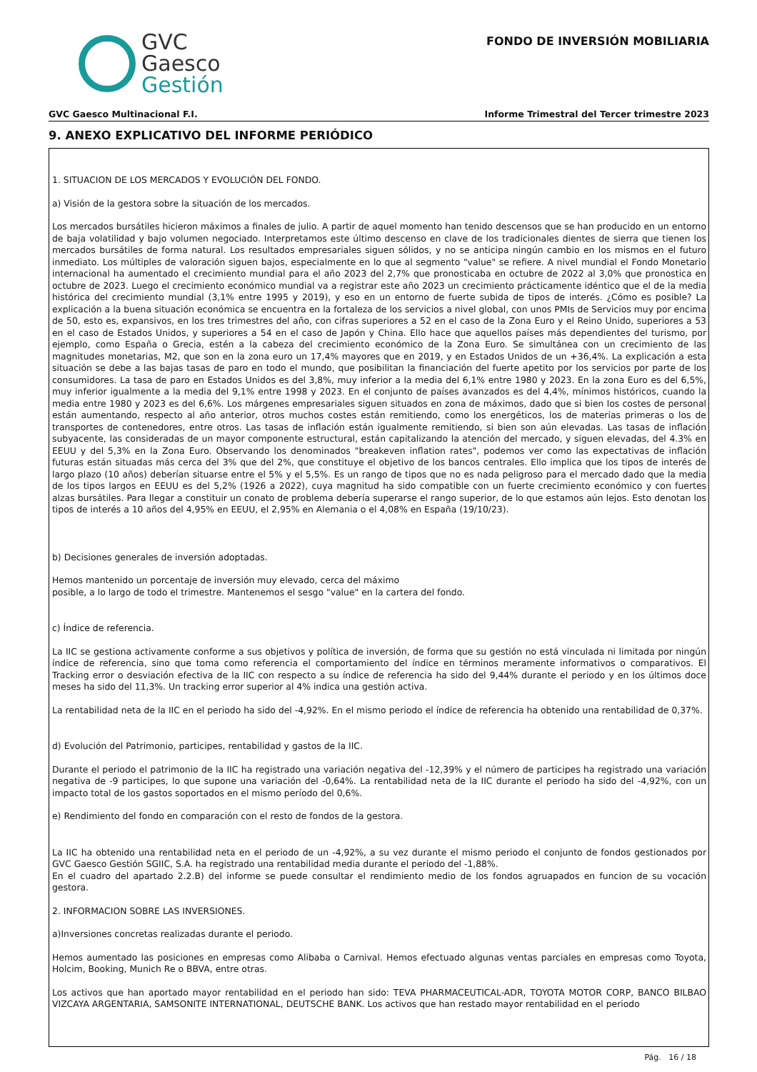GVC
Gaesco
Gestión
FONDO DE INVERSIÓN MOBILIARIA
GVC Gaesco Multinacional F.I. Informe Trimestral del Tercer trimestre 2023
9. ANEXO EXPLICATIVO DEL INFORME PERIÓDICO
1. SITUACION DE LOS MERCADOS Y EVOLUCIÓN DEL FONDO.
a) Visión de la gestora sobre la situación de los mercados.
Los mercados bursátiles hicieron máximos a finales de julio. A partir de aquel momento han tenido descensos que se han producido en un entorno de baja volatilidad y bajo volumen negociado. Interpretamos este último descenso en clave de los tradicionales dientes de sierra que tienen los mercados bursátiles de forma natural. Los resultados empresariales siguen sólidos, y no se anticipa ningún cambio en los mismos en el futuro inmediato. Los múltiples de valoración siguen bajos, especialmente en lo que al segmento "value" se refiere. A nivel mundial el Fondo Monetario internacional ha aumentado el crecimiento mundial para el año 2023 del 2,7% que pronosticaba en octubre de 2022 al 3,0% que pronostica en octubre de 2023. Luego el crecimiento económico mundial va a registrar este año 2023 un crecimiento prácticamente idéntico que el de la media histórica del crecimiento mundial (3,1% entre 1995 y 2019), y eso en un entorno de fuerte subida de tipos de interés. ¿Cómo es posible? La explicación a la buena situación económica se encuentra en la fortaleza de los servicios a nivel global, con unos PMIs de Servicios muy por encima de 50, esto es, expansivos, en los tres trimestres del año, con cifras superiores a 52 en el caso de la Zona Euro y el Reino Unido, superiores a 53 en el caso de Estados Unidos, y superiores a 54 en el caso de Japón y China. Ello hace que aquellos países más dependientes del turismo, por ejemplo, como España o Grecia, estén a la cabeza del crecimiento económico de la Zona Euro. Se simultánea con un crecimiento de las magnitudes monetarias, M2, que son en la zona euro un 17,4% mayores que en 2019, y en Estados Unidos de un +36,4%. La explicación a esta situación se debe a las bajas tasas de paro en todo el mundo, que posibilitan la financiación del fuerte apetito por los servicios por parte de los consumidores. La tasa de paro en Estados Unidos es del 3,8%, muy inferior a la media del 6,1% entre 1980 y 2023. En la zona Euro es del 6,5%, muy inferior igualmente a la media del 9,1% entre 1998 y 2023. En el conjunto de países avanzados es del 4,4%, mínimos históricos, cuando la media entre 1980 y 2023 es del 6,6%. Los márgenes empresariales siguen situados en zona de máximos, dado que si bien los costes de personal están aumentando, respecto al año anterior, otros muchos costes están remitiendo, como los energéticos, los de materias primeras o los de transportes de contenedores, entre otros. Las tasas de inflación están igualmente remitiendo, si bien son aún elevadas. Las tasas de inflación subyacente, las consideradas de un mayor componente estructural, están capitalizando la atención del mercado, y siguen elevadas, del 4.3% en EEUU y del 5,3% en la Zona Euro. Observando los denominados "breakeven inflation rates", podemos ver como las expectativas de inflación futuras están situadas más cerca del 3% que del 2%, que constituye el objetivo de los bancos centrales. Ello implica que los tipos de interés de largo plazo (10 años) deberían situarse entre el 5% y el 5,5%. Es un rango de tipos que no es nada peligroso para el mercado dado que la media de los tipos largos en EEUU es del 5,2% (1926 a 2022), cuya magnitud ha sido compatible con un fuerte crecimiento económico y con fuertes alzas bursátiles. Para llegar a constituir un conato de problema debería superarse el rango superior, de lo que estamos aún lejos. Esto denotan los tipos de interés a 10 años del 4,95% en EEUU, el 2,95% en Alemania o el 4,08% en España (19/10/23).
b) Decisiones generales de inversión adoptadas.
Hemos mantenido un porcentaje de inversión muy elevado, cerca del máximo
posible, a lo largo de todo el trimestre. Mantenemos el sesgo "value" en la cartera del fondo.
c) Índice de referencia.
La IIC se gestiona activamente conforme a sus objetivos y política de inversión, de forma que su gestión no está vinculada ni limitada por ningún índice de referencia, sino que toma como referencia el comportamiento del índice en términos meramente informativos o comparativos. El Tracking error o desviación efectiva de la IIC con respecto a su índice de referencia ha sido del 9,44% durante el periodo y en los últimos doce meses ha sido del 11,3%. Un tracking error superior al 4% indica una gestión activa.
La rentabilidad neta de la IIC en el periodo ha sido del -4,92%. En el mismo periodo el índice de referencia ha obtenido una rentabilidad de 0,37%.
d) Evolución del Patrimonio, participes, rentabilidad y gastos de la IIC.
Durante el periodo el patrimonio de la IIC ha registrado una variación negativa del -12,39% y el número de participes ha registrado una variación negativa de -9 participes, lo que supone una variación del -0,64%. La rentabilidad neta de la IIC durante el periodo ha sido del -4,92%, con un impacto total de los gastos soportados en el mismo período del 0,6%.
e) Rendimiento del fondo en comparación con el resto de fondos de la gestora.
La IIC ha obtenido una rentabilidad neta en el periodo de un -4,92%, a su vez durante el mismo periodo el conjunto de fondos gestionados por GVC Gaesco Gestión SGIIC, S.A. ha registrado una rentabilidad media durante el periodo del -1,88%.
En el cuadro del apartado 2.2.B) del informe se puede consultar el rendimiento medio de los fondos agruapados en funcion de su vocación gestora.
2. INFORMACION SOBRE LAS INVERSIONES.
a)Inversiones concretas realizadas durante el periodo.
Hemos aumentado las posiciones en empresas como Alibaba o Carnival. Hemos efectuado algunas ventas parciales en empresas como Toyota, Holcim, Booking, Munich Re o BBVA, entre otras.
Los activos que han aportado mayor rentabilidad en el periodo han sido: TEVA PHARMACEUTICAL-ADR, TOYOTA MOTOR CORP, BANCO BILBAO VIZCAYA ARGENTARIA, SAMSONITE INTERNATIONAL, DEUTSCHE BANK. Los activos que han restado mayor rentabilidad en el periodo
Pág. 16 / 18